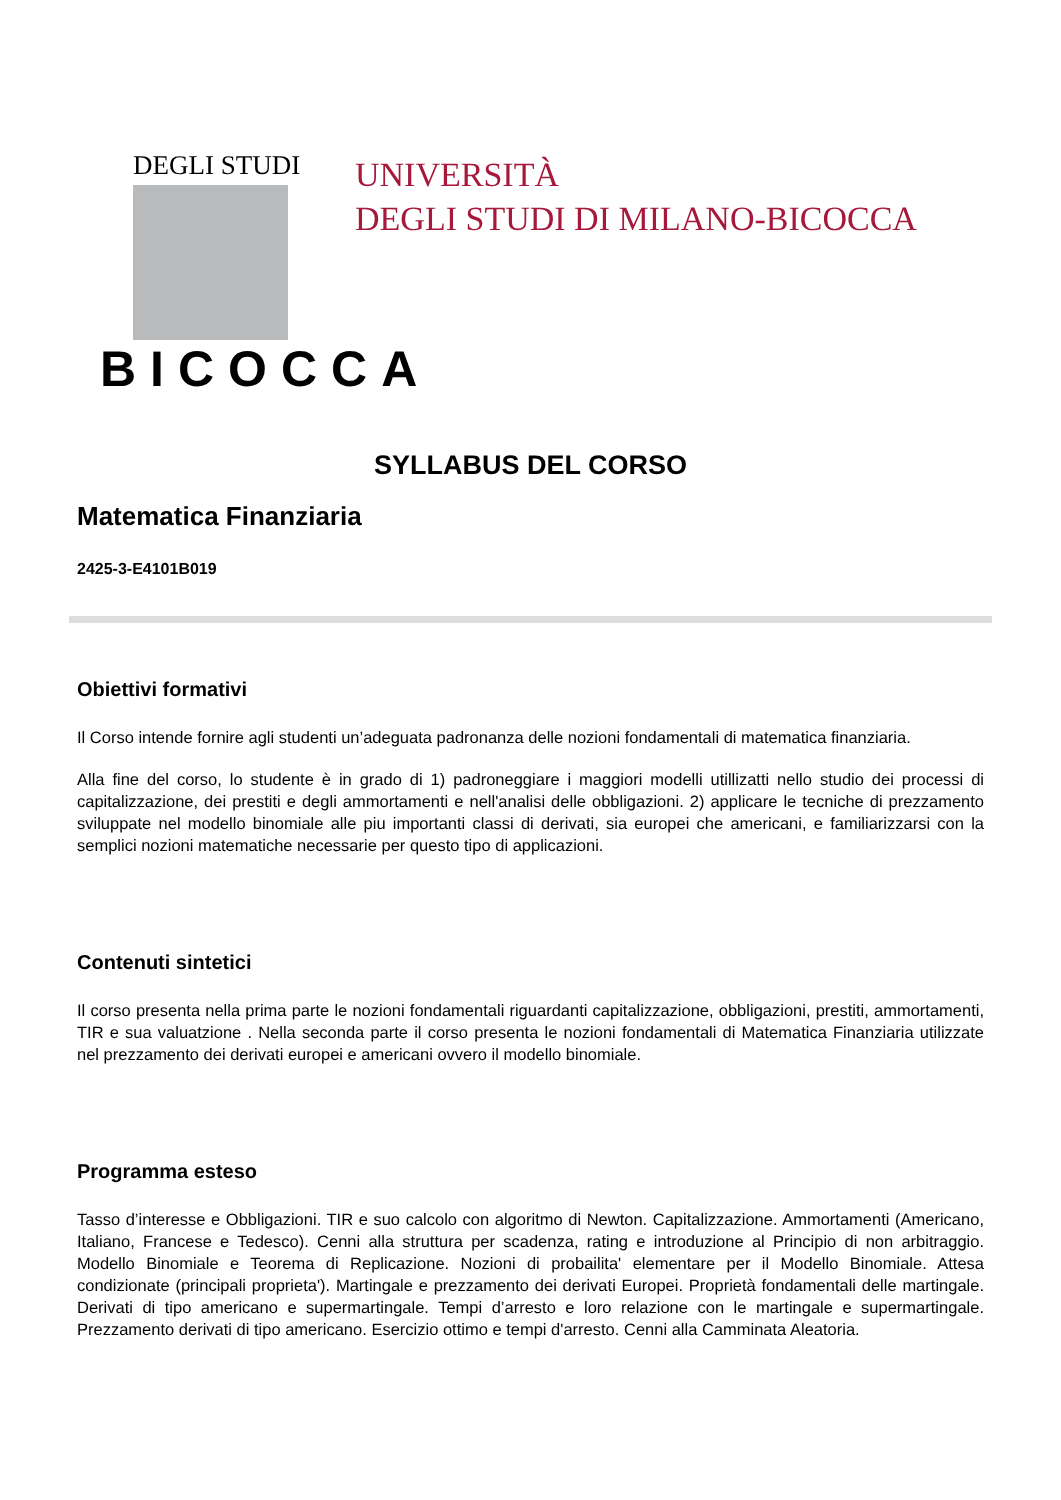DEGLI STUDI
BICOCCA
UNIVERSITÀ
DEGLI STUDI DI MILANO-BICOCCA
SYLLABUS DEL CORSO
Matematica Finanziaria
2425-3-E4101B019
Obiettivi formativi
Il Corso intende fornire agli studenti un’adeguata padronanza delle nozioni fondamentali di matematica finanziaria.
Alla fine del corso, lo studente è in grado di 1) padroneggiare i maggiori modelli utillizatti nello studio dei processi di capitalizzazione, dei prestiti e degli ammortamenti e nell'analisi delle obbligazioni. 2) applicare le tecniche di prezzamento sviluppate nel modello binomiale alle piu importanti classi di derivati, sia europei che americani, e familiarizzarsi con la semplici nozioni matematiche necessarie per questo tipo di applicazioni.
Contenuti sintetici
Il corso presenta nella prima parte le nozioni fondamentali riguardanti capitalizzazione, obbligazioni, prestiti, ammortamenti, TIR e sua valuatzione . Nella seconda parte il corso presenta le nozioni fondamentali di Matematica Finanziaria utilizzate nel prezzamento dei derivati europei e americani ovvero il modello binomiale.
Programma esteso
Tasso d’interesse e Obbligazioni. TIR e suo calcolo con algoritmo di Newton. Capitalizzazione. Ammortamenti (Americano, Italiano, Francese e Tedesco). Cenni alla struttura per scadenza, rating e introduzione al Principio di non arbitraggio. Modello Binomiale e Teorema di Replicazione. Nozioni di probailita' elementare per il Modello Binomiale. Attesa condizionate (principali proprieta'). Martingale e prezzamento dei derivati Europei. Proprietà fondamentali delle martingale. Derivati di tipo americano e supermartingale. Tempi d’arresto e loro relazione con le martingale e supermartingale. Prezzamento derivati di tipo americano. Esercizio ottimo e tempi d'arresto. Cenni alla Camminata Aleatoria.